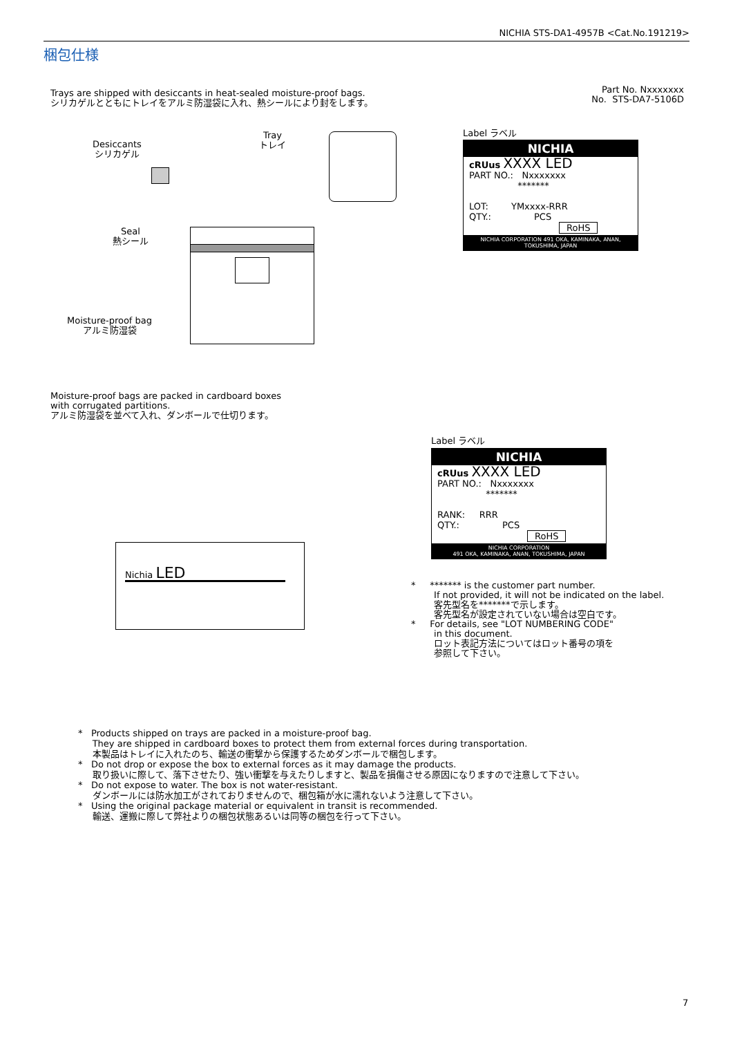NICHIA STS-DA1-4957B <Cat.No.191219>
梱包仕様
Trays are shipped with desiccants in heat-sealed moisture-proof bags.
シリカゲルとともにトレイをアルミ防湿袋に入れ、熱シールにより封をします。
Part No. Nxxxxxxx
No. STS-DA7-5106D
Desiccants
シリカゲル
Tray
トレイ
Seal
熱シール
Moisture-proof bag
アルミ防湿袋
Label ラベル
NICHIA
cRUus XXXX LED
PART NO.: Nxxxxxxx
*******
LOT: YMxxxx-RRR
QTY.: PCS
RoHS
NICHIA CORPORATION 491 OKA, KAMINAKA, ANAN, TOKUSHIMA, JAPAN
Moisture-proof bags are packed in cardboard boxes
with corrugated partitions.
アルミ防湿袋を並べて入れ、ダンボールで仕切ります。
Nichia LED
Label ラベル
NICHIA
cRUus XXXX LED
PART NO.: Nxxxxxxx
*******
RANK: RRR
QTY.: PCS
RoHS
NICHIA CORPORATION
491 OKA, KAMINAKA, ANAN, TOKUSHIMA, JAPAN
* ******* is the customer part number.
If not provided, it will not be indicated on the label.
客先型名を*******で示します。
客先型名が設定されていない場合は空白です。
* For details, see "LOT NUMBERING CODE"
in this document.
ロット表記方法についてはロット番号の項を
参照して下さい。
* Products shipped on trays are packed in a moisture-proof bag.
They are shipped in cardboard boxes to protect them from external forces during transportation.
本製品はトレイに入れたのち、輸送の衝撃から保護するためダンボールで梱包します。
* Do not drop or expose the box to external forces as it may damage the products.
取り扱いに際して、落下させたり、強い衝撃を与えたりしますと、製品を損傷させる原因になりますので注意して下さい。
* Do not expose to water. The box is not water-resistant.
ダンボールには防水加工がされておりませんので、梱包箱が水に濡れないよう注意して下さい。
* Using the original package material or equivalent in transit is recommended.
輸送、運搬に際して弊社よりの梱包状態あるいは同等の梱包を行って下さい。
7